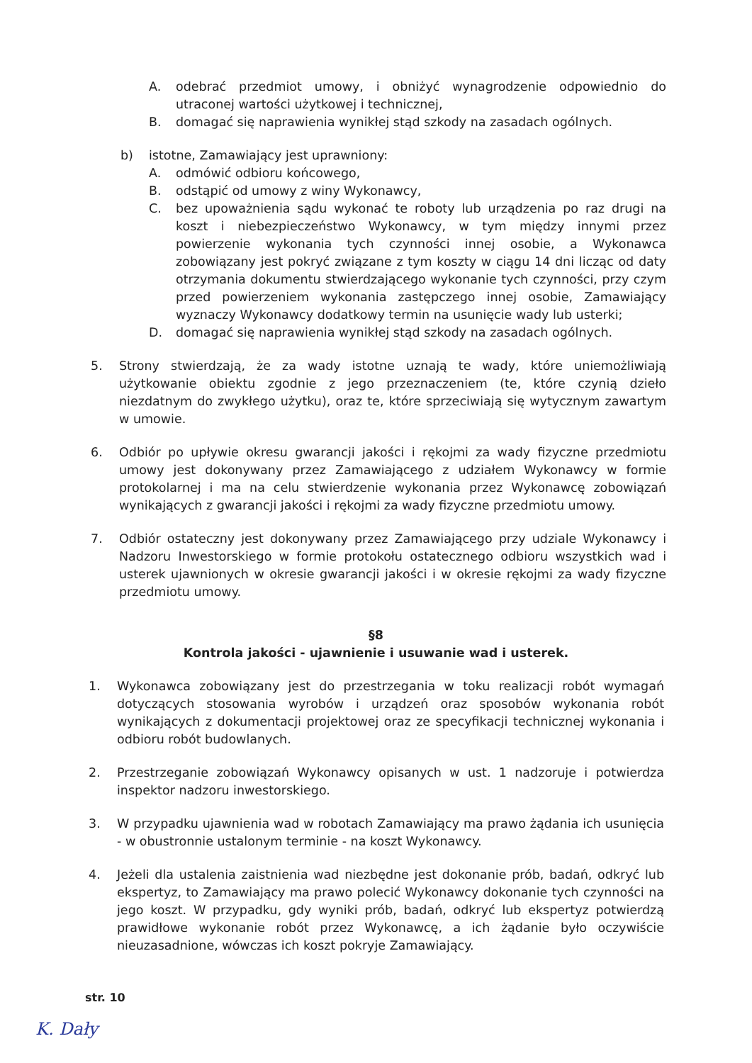A. odebrać przedmiot umowy, i obniżyć wynagrodzenie odpowiednio do utraconej wartości użytkowej i technicznej,
B. domagać się naprawienia wynikłej stąd szkody na zasadach ogólnych.
b) istotne, Zamawiający jest uprawniony:
A. odmówić odbioru końcowego,
B. odstąpić od umowy z winy Wykonawcy,
C. bez upoważnienia sądu wykonać te roboty lub urządzenia po raz drugi na koszt i niebezpieczeństwo Wykonawcy, w tym między innymi przez powierzenie wykonania tych czynności innej osobie, a Wykonawca zobowiązany jest pokryć związane z tym koszty w ciągu 14 dni licząc od daty otrzymania dokumentu stwierdzającego wykonanie tych czynności, przy czym przed powierzeniem wykonania zastępczego innej osobie, Zamawiający wyznaczy Wykonawcy dodatkowy termin na usunięcie wady lub usterki;
D. domagać się naprawienia wynikłej stąd szkody na zasadach ogólnych.
5. Strony stwierdzają, że za wady istotne uznają te wady, które uniemożliwiają użytkowanie obiektu zgodnie z jego przeznaczeniem (te, które czynią dzieło niezdatnym do zwykłego użytku), oraz te, które sprzeciwiają się wytycznym zawartym w umowie.
6. Odbiór po upływie okresu gwarancji jakości i rękojmi za wady fizyczne przedmiotu umowy jest dokonywany przez Zamawiającego z udziałem Wykonawcy w formie protokolarnej i ma na celu stwierdzenie wykonania przez Wykonawcę zobowiązań wynikających z gwarancji jakości i rękojmi za wady fizyczne przedmiotu umowy.
7. Odbiór ostateczny jest dokonywany przez Zamawiającego przy udziale Wykonawcy i Nadzoru Inwestorskiego w formie protokołu ostatecznego odbioru wszystkich wad i usterek ujawnionych w okresie gwarancji jakości i w okresie rękojmi za wady fizyczne przedmiotu umowy.
§8
Kontrola jakości - ujawnienie i usuwanie wad i usterek.
1. Wykonawca zobowiązany jest do przestrzegania w toku realizacji robót wymagań dotyczących stosowania wyrobów i urządzeń oraz sposobów wykonania robót wynikających z dokumentacji projektowej oraz ze specyfikacji technicznej wykonania i odbioru robót budowlanych.
2. Przestrzeganie zobowiązań Wykonawcy opisanych w ust. 1 nadzoruje i potwierdza inspektor nadzoru inwestorskiego.
3. W przypadku ujawnienia wad w robotach Zamawiający ma prawo żądania ich usunięcia - w obustronnie ustalonym terminie - na koszt Wykonawcy.
4. Jeżeli dla ustalenia zaistnienia wad niezbędne jest dokonanie prób, badań, odkryć lub ekspertyz, to Zamawiający ma prawo polecić Wykonawcy dokonanie tych czynności na jego koszt. W przypadku, gdy wyniki prób, badań, odkryć lub ekspertyz potwierdzą prawidłowe wykonanie robót przez Wykonawcę, a ich żądanie było oczywiście nieuzasadnione, wówczas ich koszt pokryje Zamawiający.
str. 10
K. Dały